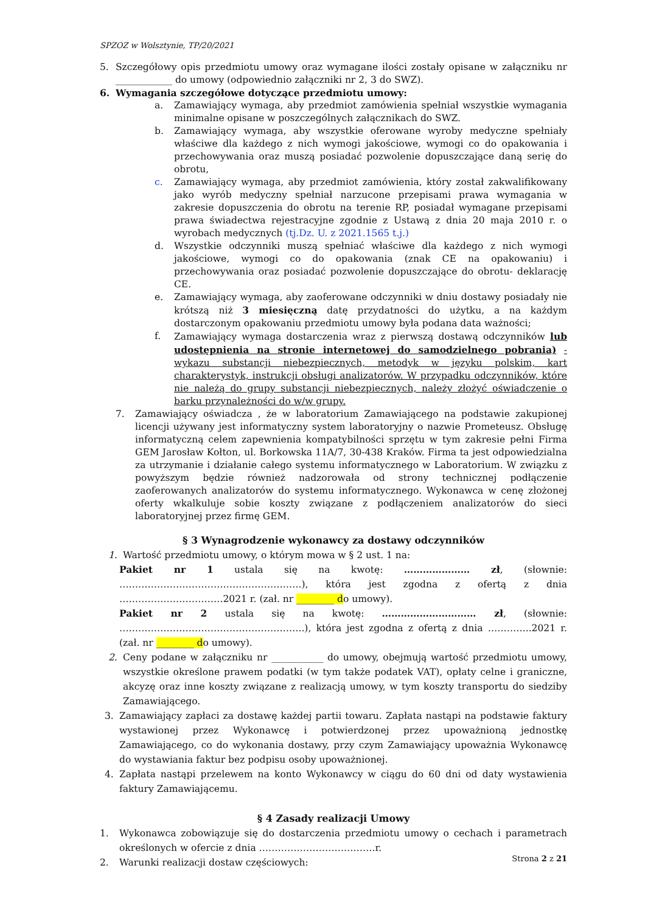SPZOZ w Wolsztynie, TP/20/2021
5. Szczegółowy opis przedmiotu umowy oraz wymagane ilości zostały opisane w załączniku nr ____________ do umowy (odpowiednio załączniki nr 2, 3 do SWZ).
6. Wymagania szczegółowe dotyczące przedmiotu umowy:
a. Zamawiający wymaga, aby przedmiot zamówienia spełniał wszystkie wymagania minimalne opisane w poszczególnych załącznikach do SWZ.
b. Zamawiający wymaga, aby wszystkie oferowane wyroby medyczne spełniały właściwe dla każdego z nich wymogi jakościowe, wymogi co do opakowania i przechowywania oraz muszą posiadać pozwolenie dopuszczające daną serię do obrotu,
c. Zamawiający wymaga, aby przedmiot zamówienia, który został zakwalifikowany jako wyrób medyczny spełniał narzucone przepisami prawa wymagania w zakresie dopuszczenia do obrotu na terenie RP, posiadał wymagane przepisami prawa świadectwa rejestracyjne zgodnie z Ustawą z dnia 20 maja 2010 r. o wyrobach medycznych (tj.Dz. U. z 2021.1565 t.j.)
d. Wszystkie odczynniki muszą spełniać właściwe dla każdego z nich wymogi jakościowe, wymogi co do opakowania (znak CE na opakowaniu) i przechowywania oraz posiadać pozwolenie dopuszczające do obrotu- deklarację CE.
e. Zamawiający wymaga, aby zaoferowane odczynniki w dniu dostawy posiadały nie krótszą niż 3 miesięczną datę przydatności do użytku, a na każdym dostarczonym opakowaniu przedmiotu umowy była podana data ważności;
f. Zamawiający wymaga dostarczenia wraz z pierwszą dostawą odczynników lub udostępnienia na stronie internetowej do samodzielnego pobrania) - wykazu substancji niebezpiecznych, metodyk w języku polskim, kart charakterystyk, instrukcji obsługi analizatorów. W przypadku odczynników, które nie należą do grupy substancji niebezpiecznych, należy złożyć oświadczenie o barku przynależności do w/w grupy.
7. Zamawiający oświadcza , że w laboratorium Zamawiającego na podstawie zakupionej licencji używany jest informatyczny system laboratoryjny o nazwie Prometeusz. Obsługę informatyczną celem zapewnienia kompatybilności sprzętu w tym zakresie pełni Firma GEM Jarosław Kołton, ul. Borkowska 11A/7, 30-438 Kraków. Firma ta jest odpowiedzialna za utrzymanie i działanie całego systemu informatycznego w Laboratorium. W związku z powyższym będzie również nadzorowała od strony technicznej podłączenie zaoferowanych analizatorów do systemu informatycznego. Wykonawca w cenę złożonej oferty wkalkuluje sobie koszty związane z podłączeniem analizatorów do sieci laboratoryjnej przez firmę GEM.
§ 3 Wynagrodzenie wykonawcy za dostawy odczynników
1. Wartość przedmiotu umowy, o którym mowa w § 2 ust. 1 na:
Pakiet nr 1 ustala się na kwotę: ………………… zł, (słownie: ………………………………………………….), która jest zgodna z ofertą z dnia ……………………………2021 r. (zał. nr ________ do umowy).
Pakiet nr 2 ustala się na kwotę: ………………………… zł, (słownie: …………………………………………………..), która jest zgodna z ofertą z dnia …………..2021 r. (zał. nr ________ do umowy).
2. Ceny podane w załączniku nr ___________ do umowy, obejmują wartość przedmiotu umowy, wszystkie określone prawem podatki (w tym także podatek VAT), opłaty celne i graniczne, akcyzę oraz inne koszty związane z realizacją umowy, w tym koszty transportu do siedziby Zamawiającego.
3. Zamawiający zapłaci za dostawę każdej partii towaru. Zapłata nastąpi na podstawie faktury wystawionej przez Wykonawcę i potwierdzonej przez upoważnioną jednostkę Zamawiającego, co do wykonania dostawy, przy czym Zamawiający upoważnia Wykonawcę do wystawiania faktur bez podpisu osoby upoważnionej.
4. Zapłata nastąpi przelewem na konto Wykonawcy w ciągu do 60 dni od daty wystawienia faktury Zamawiającemu.
§ 4 Zasady realizacji Umowy
1. Wykonawca zobowiązuje się do dostarczenia przedmiotu umowy o cechach i parametrach określonych w ofercie z dnia ……………………………….r.
2. Warunki realizacji dostaw częściowych:
Strona 2 z 21